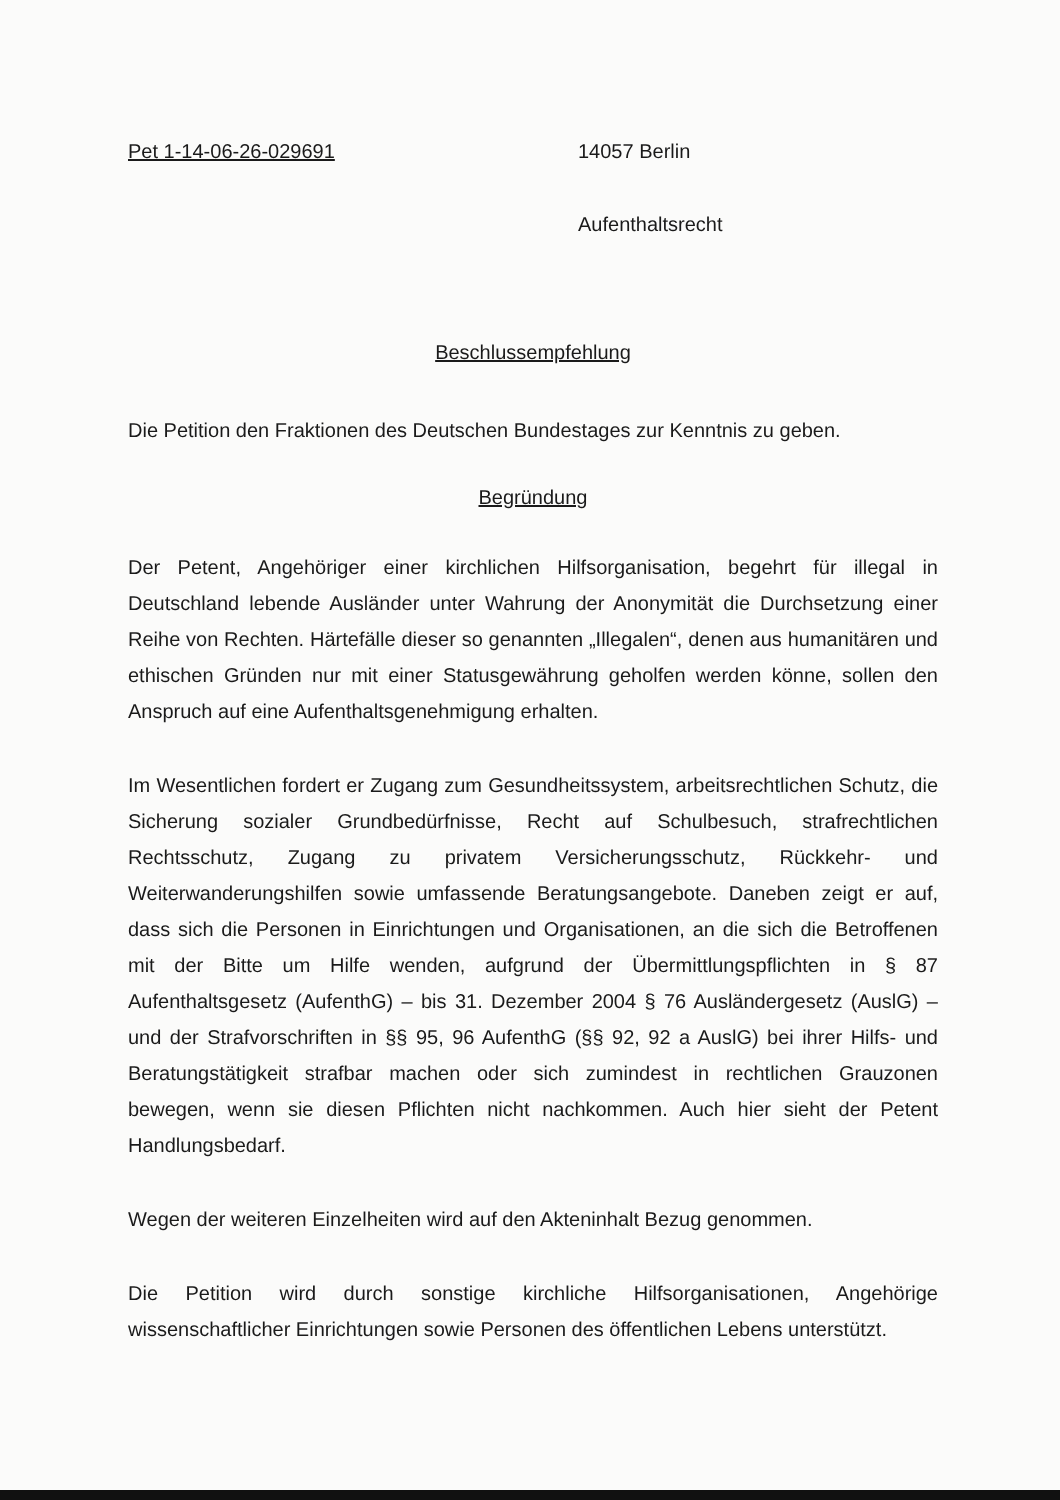Pet 1-14-06-26-029691 14057 Berlin
Aufenthaltsrecht
Beschlussempfehlung
Die Petition den Fraktionen des Deutschen Bundestages zur Kenntnis zu geben.
Begründung
Der Petent, Angehöriger einer kirchlichen Hilfsorganisation, begehrt für illegal in Deutschland lebende Ausländer unter Wahrung der Anonymität die Durchsetzung einer Reihe von Rechten. Härtefälle dieser so genannten „Illegalen“, denen aus humanitären und ethischen Gründen nur mit einer Statusgewährung geholfen werden könne, sollen den Anspruch auf eine Aufenthaltsgenehmigung erhalten.
Im Wesentlichen fordert er Zugang zum Gesundheitssystem, arbeitsrechtlichen Schutz, die Sicherung sozialer Grundbedürfnisse, Recht auf Schulbesuch, strafrechtlichen Rechtsschutz, Zugang zu privatem Versicherungsschutz, Rückkehr- und Weiterwanderungshilfen sowie umfassende Beratungsangebote. Daneben zeigt er auf, dass sich die Personen in Einrichtungen und Organisationen, an die sich die Betroffenen mit der Bitte um Hilfe wenden, aufgrund der Übermittlungspflichten in § 87 Aufenthaltsgesetz (AufenthG) – bis 31. Dezember 2004 § 76 Ausländergesetz (AuslG) – und der Strafvorschriften in §§ 95, 96 AufenthG (§§ 92, 92 a AuslG) bei ihrer Hilfs- und Beratungstätigkeit strafbar machen oder sich zumindest in rechtlichen Grauzonen bewegen, wenn sie diesen Pflichten nicht nachkommen. Auch hier sieht der Petent Handlungsbedarf.
Wegen der weiteren Einzelheiten wird auf den Akteninhalt Bezug genommen.
Die Petition wird durch sonstige kirchliche Hilfsorganisationen, Angehörige wissenschaftlicher Einrichtungen sowie Personen des öffentlichen Lebens unterstützt.